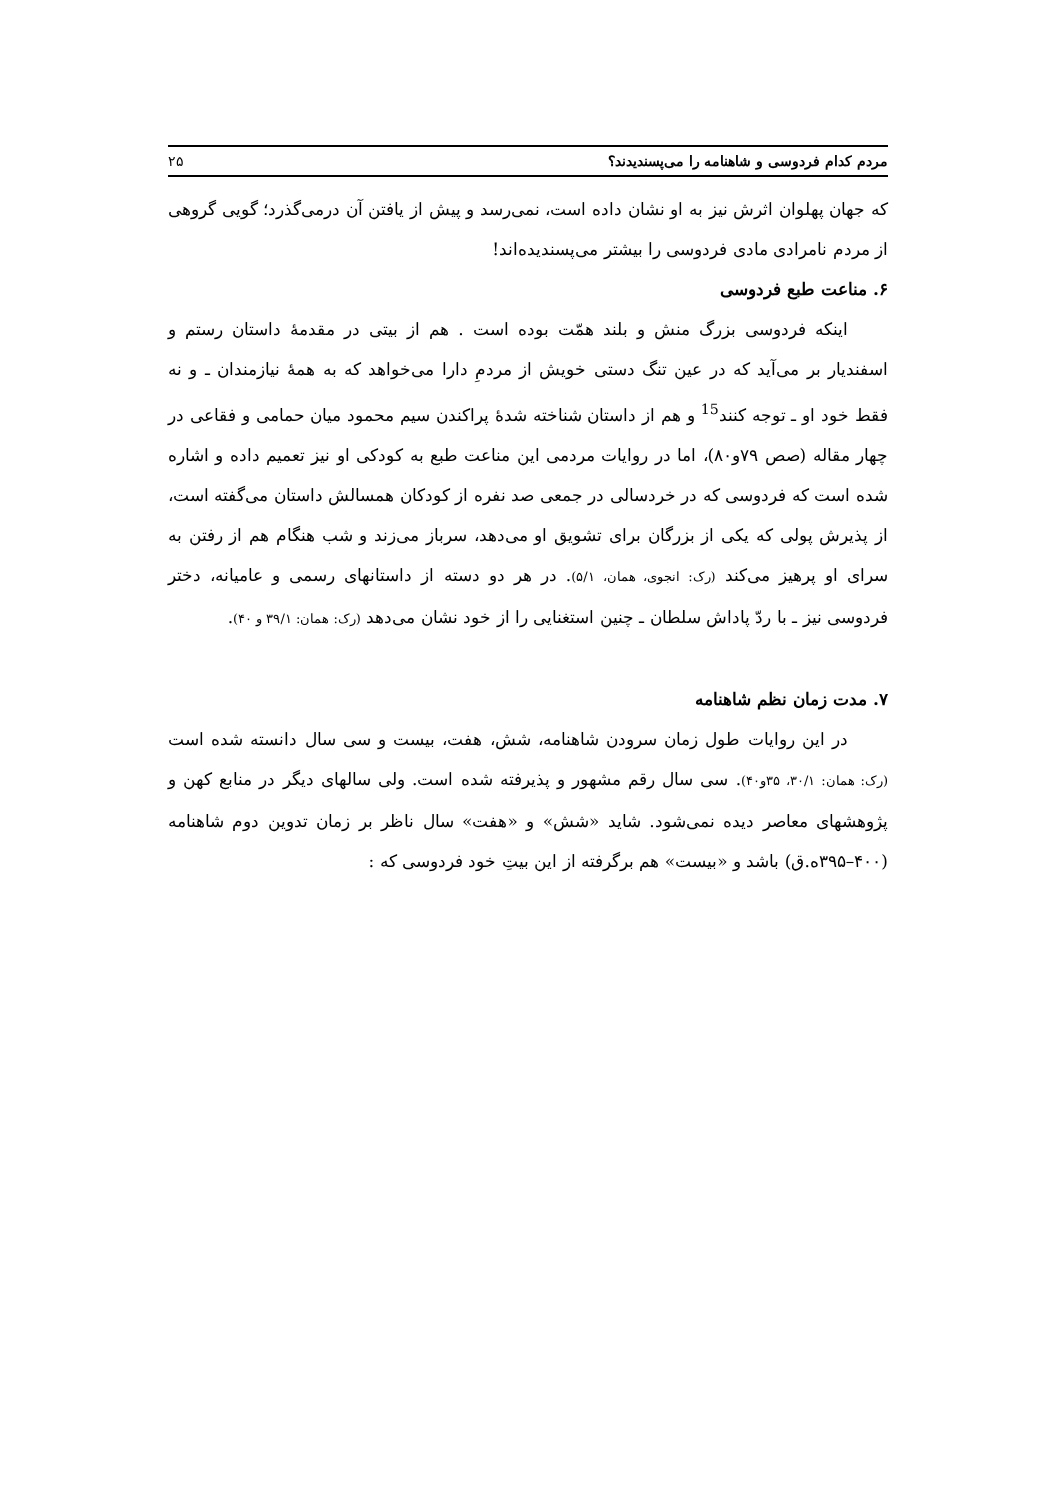مردم کدام فردوسی و شاهنامه را می‌پسندیدند؟ ۲۵
که جهان پهلوان اثرش نیز به او نشان داده است، نمی‌رسد و پیش از یافتن آن درمی‌گذرد؛ گویی گروهی از مردم نامرادی مادی فردوسی را بیشتر می‌پسندیده‌اند!
۶. مناعت طبع فردوسی
اینکه فردوسی بزرگ منش و بلند همّت بوده است . هم از بیتی در مقدمهٔ داستان رستم و اسفندیار بر می‌آید که در عین تنگ دستی خویش از مردمِ دارا می‌خواهد که به همهٔ نیازمندان ـ و نه فقط خود او ـ توجه کنند<sup>15</sup> و هم از داستان شناخته شدهٔ پراکندن سیم محمود میان حمامی و فقاعی در چهار مقاله (صص ۷۹و۸۰)، اما در روایات مردمی این مناعت طبع به کودکی او نیز تعمیم داده و اشاره شده است که فردوسی که در خردسالی در جمعی صد نفره از کودکان همسالش داستان می‌گفته است، از پذیرش پولی که یکی از بزرگان برای تشویق او می‌دهد، سرباز می‌زند و شب هنگام هم از رفتن به سرای او پرهیز می‌کند (رک: انجوی، همان، ۵/۱). در هر دو دسته از داستانهای رسمی و عامیانه، دختر فردوسی نیز ـ با ردّ پاداش سلطان ـ چنین استغنایی را از خود نشان می‌دهد (رک: همان: ۳۹/۱ و ۴۰).
۷. مدت زمان نظم شاهنامه
در این روایات طول زمان سرودن شاهنامه، شش، هفت، بیست و سی سال دانسته شده است (رک: همان: ۳۰/۱، ۳۵و۴۰). سی سال رقم مشهور و پذیرفته شده است. ولی سالهای دیگر در منابع کهن و پژوهشهای معاصر دیده نمی‌شود. شاید «شش» و «هفت» سال ناظر بر زمان تدوین دوم شاهنامه (۴۰۰–۳۹۵ه.ق) باشد و «بیست» هم برگرفته از این بیتِ خود فردوسی که :